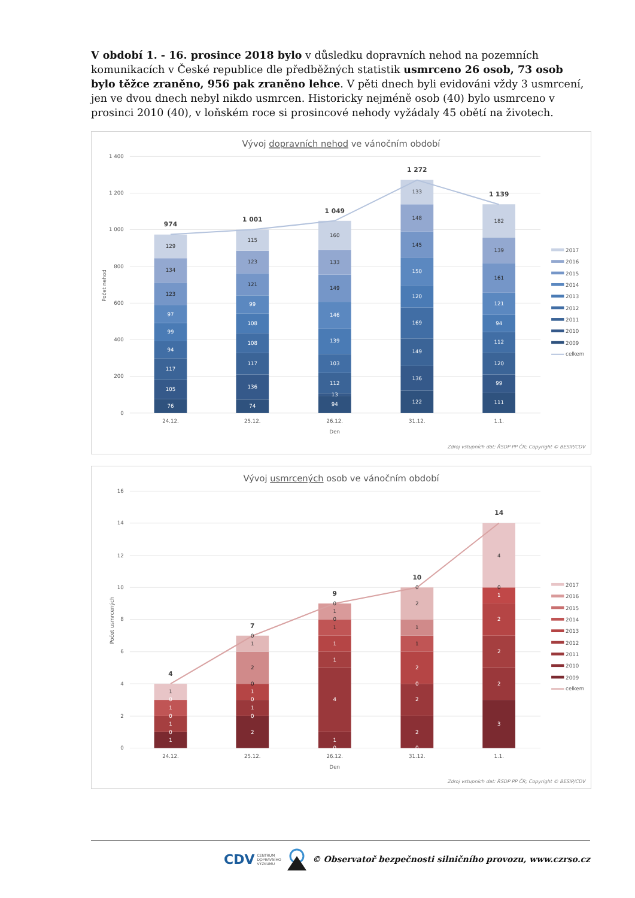V období 1. - 16. prosince 2018 bylo v důsledku dopravních nehod na pozemních komunikacích v České republice dle předběžných statistik usmrceno 26 osob, 73 osob bylo těžce zraněno, 956 pak zraněno lehce. V pěti dnech byli evidováni vždy 3 usmrcení, jen ve dvou dnech nebyl nikdo usmrcen. Historicky nejméně osob (40) bylo usmrceno v prosinci 2010 (40), v loňském roce si prosincové nehody vyžádaly 45 obětí na životech.
Vývoj dopravních nehod ve vánočním období
0
200
400
600
800
1 000
1 200
1 400
Počet nehod
76
105
117
94
99
97
123
134
129
74
136
117
108
108
99
121
123
115
94
13
112
103
139
146
149
133
160
122
136
149
169
120
150
145
148
133
111
99
120
112
94
121
161
139
182
974
1 001
1 049
1 272
1 139
24.12.
25.12.
26.12.
31.12.
1.1.
Den
2017
2016
2015
2014
2013
2012
2011
2010
2009
celkem
Zdroj vstupních dat: ŘSDP PP ČR; Copyright © BESIP/CDV
Vývoj usmrcených osob ve vánočním období
0
2
4
6
8
10
12
14
16
Počet usmrcených
1
0
1
0
1
0
1
2
0
1
0
1
0
2
1
0
0
1
4
1
1
1
0
1
0
0
2
2
0
2
1
1
2
0
3
2
2
2
1
0
4
4
7
9
10
14
24.12.
25.12.
26.12.
31.12.
1.1.
Den
2017
2016
2015
2014
2013
2012
2011
2010
2009
celkem
Zdroj vstupních dat: ŘSDP PP ČR; Copyright © BESIP/CDV
CDV CENTRUM
DOPRAVNÍHO
VÝZKUMU
© Observatoř bezpečnosti silničního provozu, www.czrso.cz